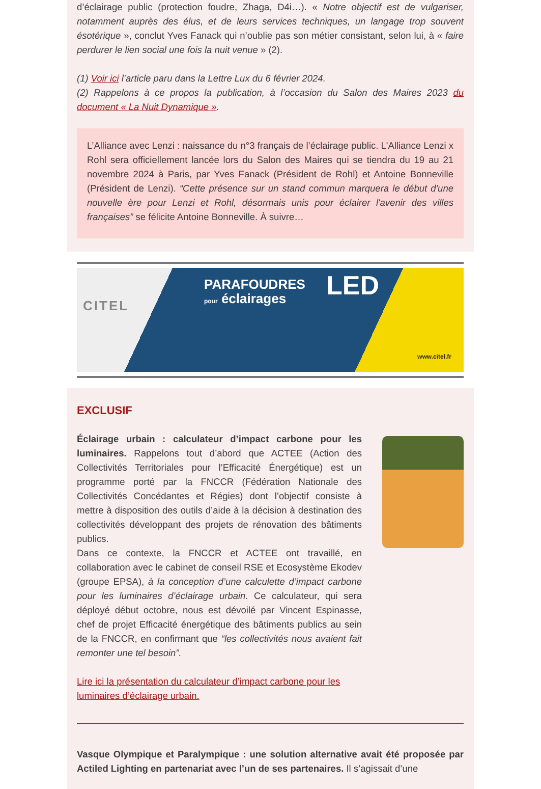d’éclairage public (protection foudre, Zhaga, D4i…). « Notre objectif est de vulgariser, notamment auprès des élus, et de leurs services techniques, un langage trop souvent ésotérique », conclut Yves Fanack qui n’oublie pas son métier consistant, selon lui, à « faire perdurer le lien social une fois la nuit venue » (2).
(1) Voir ici l’article paru dans la Lettre Lux du 6 février 2024.
(2) Rappelons à ce propos la publication, à l’occasion du Salon des Maires 2023 du document « La Nuit Dynamique ».
L’Alliance avec Lenzi : naissance du n°3 français de l’éclairage public. L'Alliance Lenzi x Rohl sera officiellement lancée lors du Salon des Maires qui se tiendra du 19 au 21 novembre 2024 à Paris, par Yves Fanack (Président de Rohl) et Antoine Bonneville (Président de Lenzi). “Cette présence sur un stand commun marquera le début d'une nouvelle ère pour Lenzi et Rohl, désormais unis pour éclairer l'avenir des villes françaises” se félicite Antoine Bonneville. À suivre…
CITEL
PARAFOUDRES
pour éclairages
LED
www.citel.fr
EXCLUSIF
Éclairage urbain : calculateur d’impact carbone pour les luminaires. Rappelons tout d’abord que ACTEE (Action des Collectivités Territoriales pour l’Efficacité Énergétique) est un programme porté par la FNCCR (Fédération Nationale des Collectivités Concédantes et Régies) dont l’objectif consiste à mettre à disposition des outils d’aide à la décision à destination des collectivités développant des projets de rénovation des bâtiments publics.
Dans ce contexte, la FNCCR et ACTEE ont travaillé, en collaboration avec le cabinet de conseil RSE et Ecosystème Ekodev (groupe EPSA), à la conception d’une calculette d’impact carbone pour les luminaires d’éclairage urbain. Ce calculateur, qui sera déployé début octobre, nous est dévoilé par Vincent Espinasse, chef de projet Efficacité énergétique des bâtiments publics au sein de la FNCCR, en confirmant que “les collectivités nous avaient fait remonter une tel besoin”.
Lire ici la présentation du calculateur d’impact carbone pour les luminaires d’éclairage urbain.
Vasque Olympique et Paralympique : une solution alternative avait été proposée par Actiled Lighting en partenariat avec l’un de ses partenaires. Il s’agissait d’une